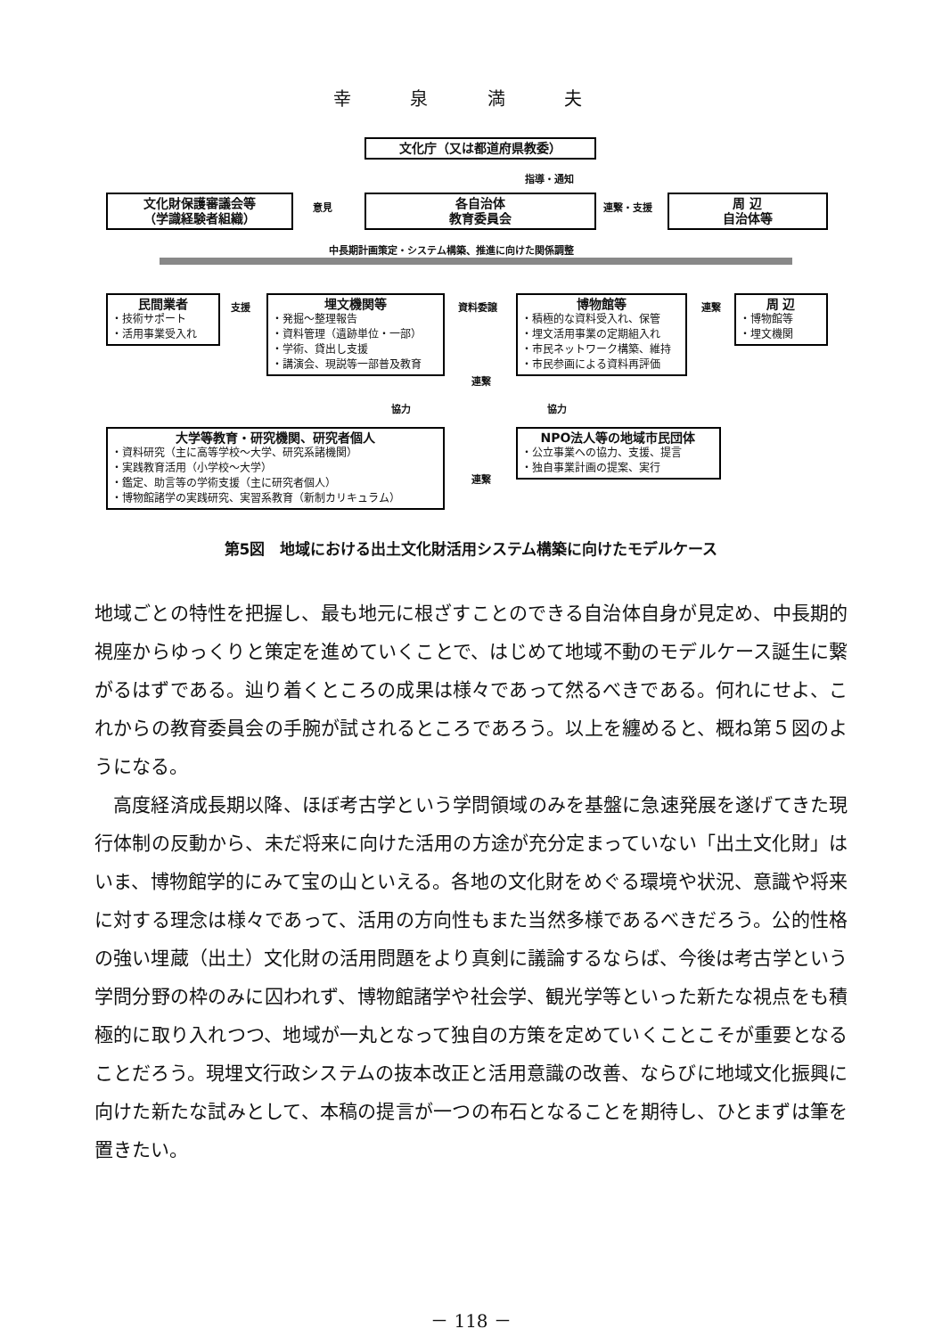幸 泉 満 夫
文化庁（又は都道府県教委）
指導・通知
文化財保護審議会等
（学識経験者組織）
意見
各自治体
教育委員会
連繋・支援
周 辺
自治体等
中長期計画策定・システム構築、推進に向けた関係調整
民間業者
・技術サポート
・活用事業受入れ
支援
埋文機関等
・発掘～整理報告
・資料管理（遺跡単位・一部）
・学術、貸出し支援
・講演会、現説等一部普及教育
資料委譲
連繋
博物館等
・積極的な資料受入れ、保管
・埋文活用事業の定期組入れ
・市民ネットワーク構築、維持
・市民参画による資料再評価
連繋
周 辺
・博物館等
・埋文機関
協力 協力
大学等教育・研究機関、研究者個人
・資料研究（主に高等学校～大学、研究系諸機関）
・実践教育活用（小学校～大学）
・鑑定、助言等の学術支援（主に研究者個人）
・博物館諸学の実践研究、実習系教育（新制カリキュラム）
連繋
NPO法人等の地域市民団体
・公立事業への協力、支援、提言
・独自事業計画の提案、実行
第5図　地域における出土文化財活用システム構築に向けたモデルケース
地域ごとの特性を把握し、最も地元に根ざすことのできる自治体自身が見定め、中長期的視座からゆっくりと策定を進めていくことで、はじめて地域不動のモデルケース誕生に繋がるはずである。辿り着くところの成果は様々であって然るべきである。何れにせよ、これからの教育委員会の手腕が試されるところであろう。以上を纏めると、概ね第５図のようになる。
　高度経済成長期以降、ほぼ考古学という学問領域のみを基盤に急速発展を遂げてきた現行体制の反動から、未だ将来に向けた活用の方途が充分定まっていない「出土文化財」はいま、博物館学的にみて宝の山といえる。各地の文化財をめぐる環境や状況、意識や将来に対する理念は様々であって、活用の方向性もまた当然多様であるべきだろう。公的性格の強い埋蔵（出土）文化財の活用問題をより真剣に議論するならば、今後は考古学という学問分野の枠のみに囚われず、博物館諸学や社会学、観光学等といった新たな視点をも積極的に取り入れつつ、地域が一丸となって独自の方策を定めていくことこそが重要となることだろう。現埋文行政システムの抜本改正と活用意識の改善、ならびに地域文化振興に向けた新たな試みとして、本稿の提言が一つの布石となることを期待し、ひとまずは筆を置きたい。
－ 118 －